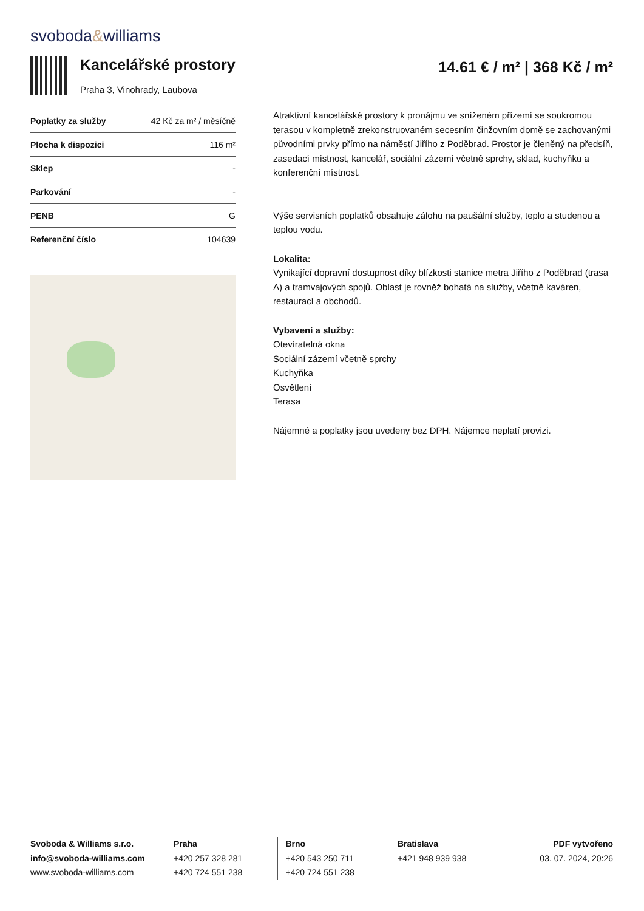svoboda&williams
Kancelářské prostory
Praha 3, Vinohrady, Laubova
14.61 € / m² | 368 Kč / m²
| Poplatky za služby | 42 Kč za m² / měsíčně |
| Plocha k dispozici | 116 m² |
| Sklep | - |
| Parkování | - |
| PENB | G |
| Referenční číslo | 104639 |
Atraktivní kancelářské prostory k pronájmu ve sníženém přízemí se soukromou terasou v kompletně zrekonstruovaném secesním činžovním domě se zachovanými původními prvky přímo na náměstí Jiřího z Poděbrad. Prostor je členěný na předsíň, zasedací místnost, kancelář, sociální zázemí včetně sprchy, sklad, kuchyňku a konferenční místnost.
Výše servisních poplatků obsahuje zálohu na paušální služby, teplo a studenou a teplou vodu.
Lokalita:
Vynikající dopravní dostupnost díky blízkosti stanice metra Jiřího z Poděbrad (trasa A) a tramvajových spojů. Oblast je rovněž bohatá na služby, včetně kaváren, restaurací a obchodů.
Vybavení a služby:
Otevíratelná okna
Sociální zázemí včetně sprchy
Kuchyňka
Osvětlení
Terasa
Nájemné a poplatky jsou uvedeny bez DPH. Nájemce neplatí provizi.
Svoboda & Williams s.r.o.
info@svoboda-williams.com
www.svoboda-williams.com
Praha
+420 257 328 281
+420 724 551 238
Brno
+420 543 250 711
+420 724 551 238
Bratislava
+421 948 939 938
PDF vytvořeno
03. 07. 2024, 20:26